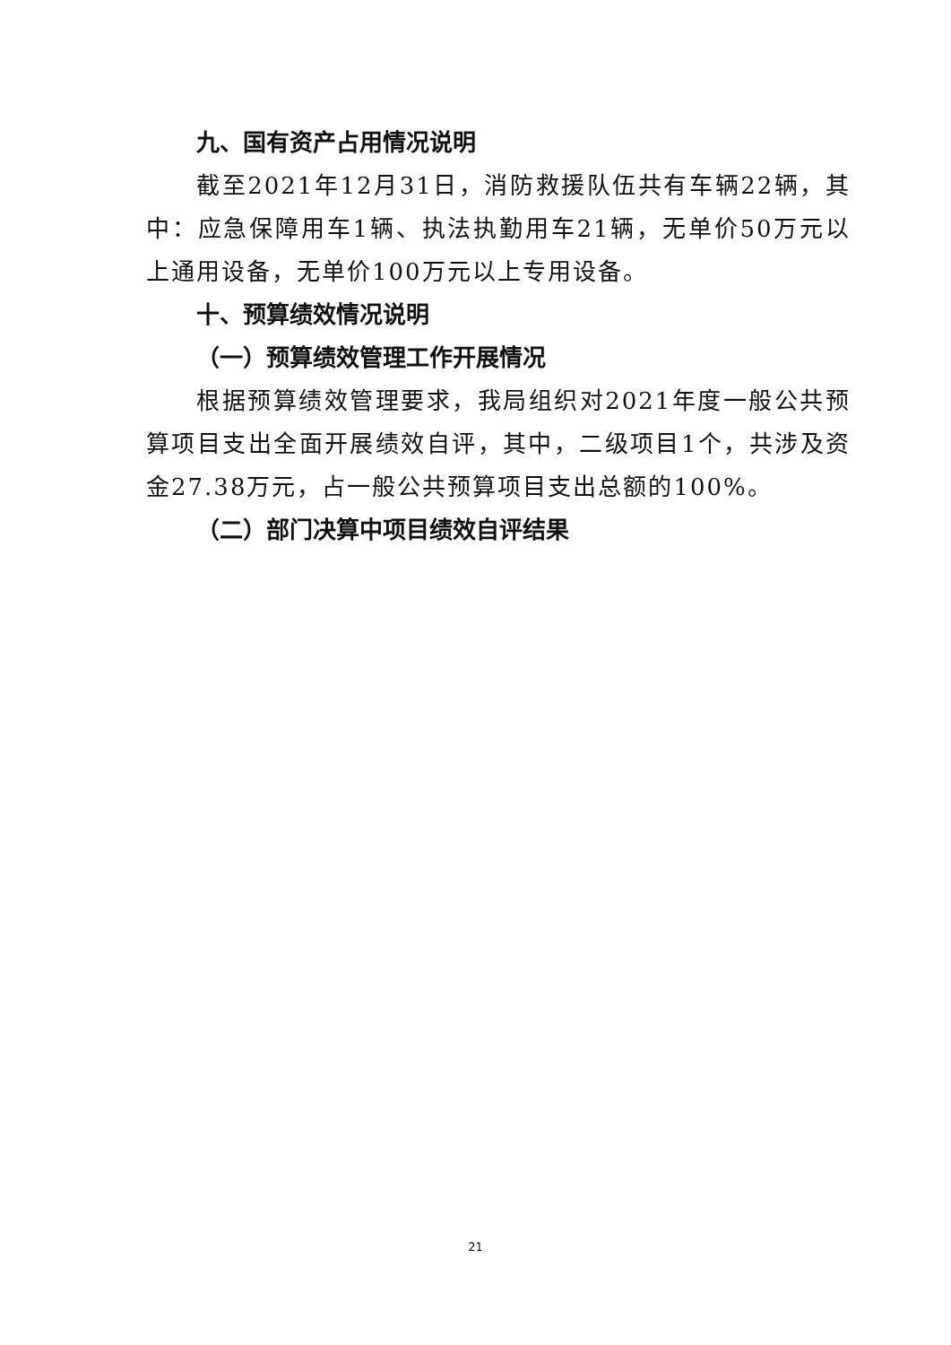九、国有资产占用情况说明
截至2021年12月31日，消防救援队伍共有车辆22辆，其中：应急保障用车1辆、执法执勤用车21辆，无单价50万元以上通用设备，无单价100万元以上专用设备。
十、预算绩效情况说明
（一）预算绩效管理工作开展情况
根据预算绩效管理要求，我局组织对2021年度一般公共预算项目支出全面开展绩效自评，其中，二级项目1个，共涉及资金27.38万元，占一般公共预算项目支出总额的100%。
（二）部门决算中项目绩效自评结果
21